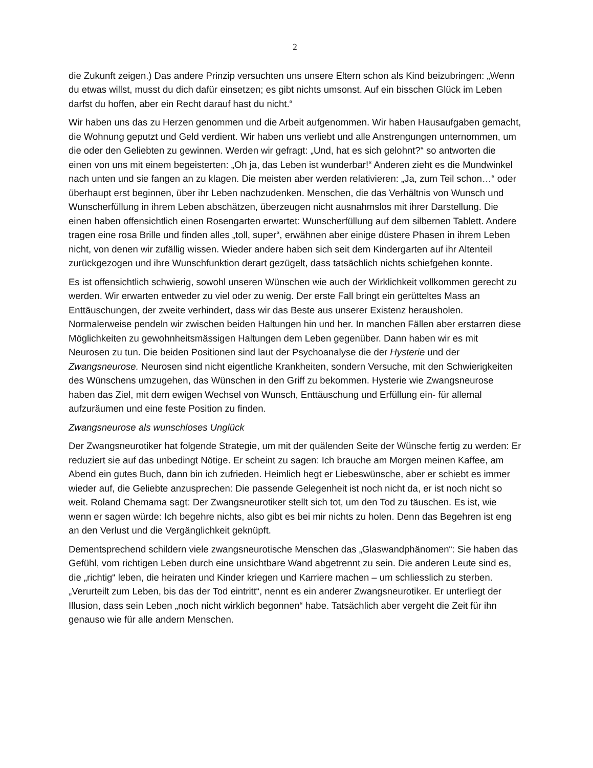2
die Zukunft zeigen.) Das andere Prinzip versuchten uns unsere Eltern schon als Kind beizubringen: „Wenn du etwas willst, musst du dich dafür einsetzen; es gibt nichts umsonst. Auf ein bisschen Glück im Leben darfst du hoffen, aber ein Recht darauf hast du nicht.“
Wir haben uns das zu Herzen genommen und die Arbeit aufgenommen. Wir haben Hausaufgaben gemacht, die Wohnung geputzt und Geld verdient. Wir haben uns verliebt und alle Anstrengungen unternommen, um die oder den Geliebten zu gewinnen. Werden wir gefragt: „Und, hat es sich gelohnt?“ so antworten die einen von uns mit einem begeisterten: „Oh ja, das Leben ist wunderbar!“ Anderen zieht es die Mundwinkel nach unten und sie fangen an zu klagen. Die meisten aber werden relativieren: „Ja, zum Teil schon…“ oder überhaupt erst beginnen, über ihr Leben nachzudenken. Menschen, die das Verhältnis von Wunsch und Wunscherfüllung in ihrem Leben abschätzen, überzeugen nicht ausnahmslos mit ihrer Darstellung. Die einen haben offensichtlich einen Rosengarten erwartet: Wunscherfüllung auf dem silbernen Tablett. Andere tragen eine rosa Brille und finden alles „toll, super“, erwähnen aber einige düstere Phasen in ihrem Leben nicht, von denen wir zufällig wissen. Wieder andere haben sich seit dem Kindergarten auf ihr Altenteil zurückgezogen und ihre Wunschfunktion derart gezügelt, dass tatsächlich nichts schiefgehen konnte.
Es ist offensichtlich schwierig, sowohl unseren Wünschen wie auch der Wirklichkeit vollkommen gerecht zu werden. Wir erwarten entweder zu viel oder zu wenig. Der erste Fall bringt ein gerütteltes Mass an Enttäuschungen, der zweite verhindert, dass wir das Beste aus unserer Existenz herausholen. Normalerweise pendeln wir zwischen beiden Haltungen hin und her. In manchen Fällen aber erstarren diese Möglichkeiten zu gewohnheitsmässigen Haltungen dem Leben gegenüber. Dann haben wir es mit Neurosen zu tun. Die beiden Positionen sind laut der Psychoanalyse die der Hysterie und der Zwangsneurose. Neurosen sind nicht eigentliche Krankheiten, sondern Versuche, mit den Schwierigkeiten des Wünschens umzugehen, das Wünschen in den Griff zu bekommen. Hysterie wie Zwangsneurose haben das Ziel, mit dem ewigen Wechsel von Wunsch, Enttäuschung und Erfüllung ein- für allemal aufzuräumen und eine feste Position zu finden.
Zwangsneurose als wunschloses Unglück
Der Zwangsneurotiker hat folgende Strategie, um mit der quälenden Seite der Wünsche fertig zu werden: Er reduziert sie auf das unbedingt Nötige. Er scheint zu sagen: Ich brauche am Morgen meinen Kaffee, am Abend ein gutes Buch, dann bin ich zufrieden. Heimlich hegt er Liebeswünsche, aber er schiebt es immer wieder auf, die Geliebte anzusprechen: Die passende Gelegenheit ist noch nicht da, er ist noch nicht so weit. Roland Chemama sagt: Der Zwangsneurotiker stellt sich tot, um den Tod zu täuschen. Es ist, wie wenn er sagen würde: Ich begehre nichts, also gibt es bei mir nichts zu holen. Denn das Begehren ist eng an den Verlust und die Vergänglichkeit geknüpft.
Dementsprechend schildern viele zwangsneurotische Menschen das „Glaswandphänomen“: Sie haben das Gefühl, vom richtigen Leben durch eine unsichtbare Wand abgetrennt zu sein. Die anderen Leute sind es, die „richtig“ leben, die heiraten und Kinder kriegen und Karriere machen – um schliesslich zu sterben. „Verurteilt zum Leben, bis das der Tod eintritt“, nennt es ein anderer Zwangsneurotiker. Er unterliegt der Illusion, dass sein Leben „noch nicht wirklich begonnen“ habe. Tatsächlich aber vergeht die Zeit für ihn genauso wie für alle andern Menschen.